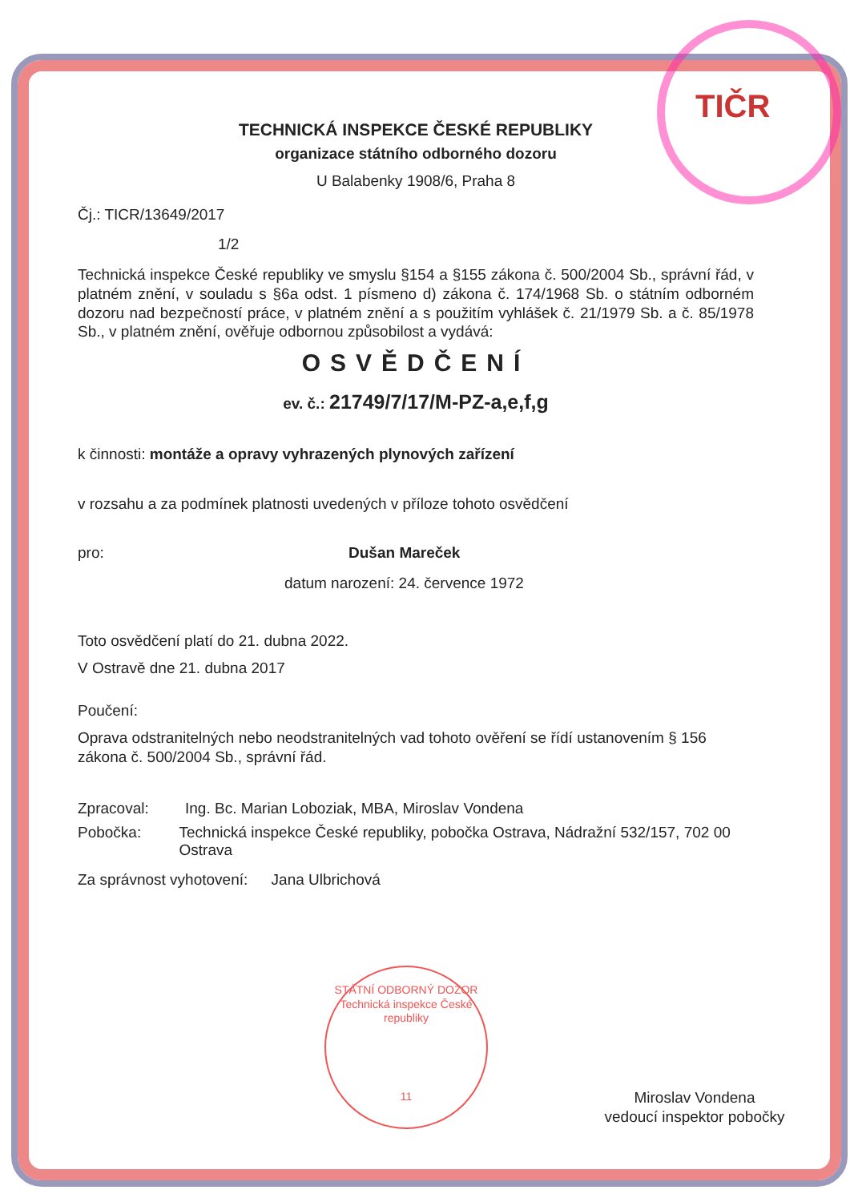TIČR
TECHNICKÁ INSPEKCE ČESKÉ REPUBLIKY
organizace státního odborného dozoru
U Balabenky 1908/6, Praha 8
Čj.: TICR/13649/2017
1/2
Technická inspekce České republiky ve smyslu §154 a §155 zákona č. 500/2004 Sb., správní řád, v platném znění, v souladu s §6a odst. 1 písmeno d) zákona č. 174/1968 Sb. o státním odborném dozoru nad bezpečností práce, v platném znění a s použitím vyhlášek č. 21/1979 Sb. a č. 85/1978 Sb., v platném znění, ověřuje odbornou způsobilost a vydává:
OSVĚDČENÍ
ev. č.: 21749/7/17/M-PZ-a,e,f,g
k činnosti: montáže a opravy vyhrazených plynových zařízení
v rozsahu a za podmínek platnosti uvedených v příloze tohoto osvědčení
pro: Dušan Mareček
datum narození: 24. července 1972
Toto osvědčení platí do 21. dubna 2022.
V Ostravě dne 21. dubna 2017
Poučení:
Oprava odstranitelných nebo neodstranitelných vad tohoto ověření se řídí ustanovením § 156 zákona č. 500/2004 Sb., správní řád.
Zpracoval: Ing. Bc. Marian Loboziak, MBA, Miroslav Vondena
Pobočka: Technická inspekce České republiky, pobočka Ostrava, Nádražní 532/157, 702 00 Ostrava
Za správnost vyhotovení: Jana Ulbrichová
Miroslav Vondena
vedoucí inspektor pobočky
STÁTNÍ ODBORNÝ DOZOR
Technická inspekce České republiky
11